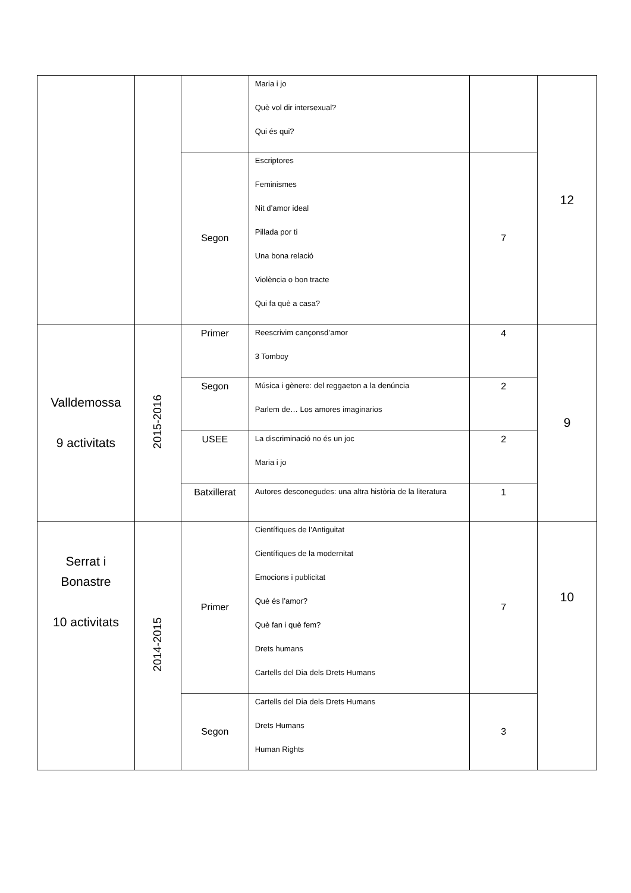| | | | Maria i jo Què vol dir intersexual? Qui és qui? | | 12 |
| | | Segon | Escriptores Feminismes Nit d’amor ideal Pillada por ti Una bona relació Violència o bon tracte Qui fa què a casa? | 7 | |
| Valldemossa 9 activitats | 2015-2016 | Primer | Reescrivim cançonsd’amor 3 Tomboy | 4 | 9 |
| | | Segon | Música i gènere: del reggaeton a la denúncia Parlem de… Los amores imaginarios | 2 | |
| | | USEE | La discriminació no és un joc Maria i jo | 2 | |
| | | Batxillerat | Autores desconegudes: una altra història de la literatura | 1 | |
| Serrat i Bonastre 10 activitats | 2014-2015 | Primer | Científiques de l’Antiguitat Científiques de la modernitat Emocions i publicitat Què és l’amor? Què fan i què fem? Drets humans Cartells del Dia dels Drets Humans | 7 | 10 |
| | | Segon | Cartells del Dia dels Drets Humans Drets Humans Human Rights | 3 | |